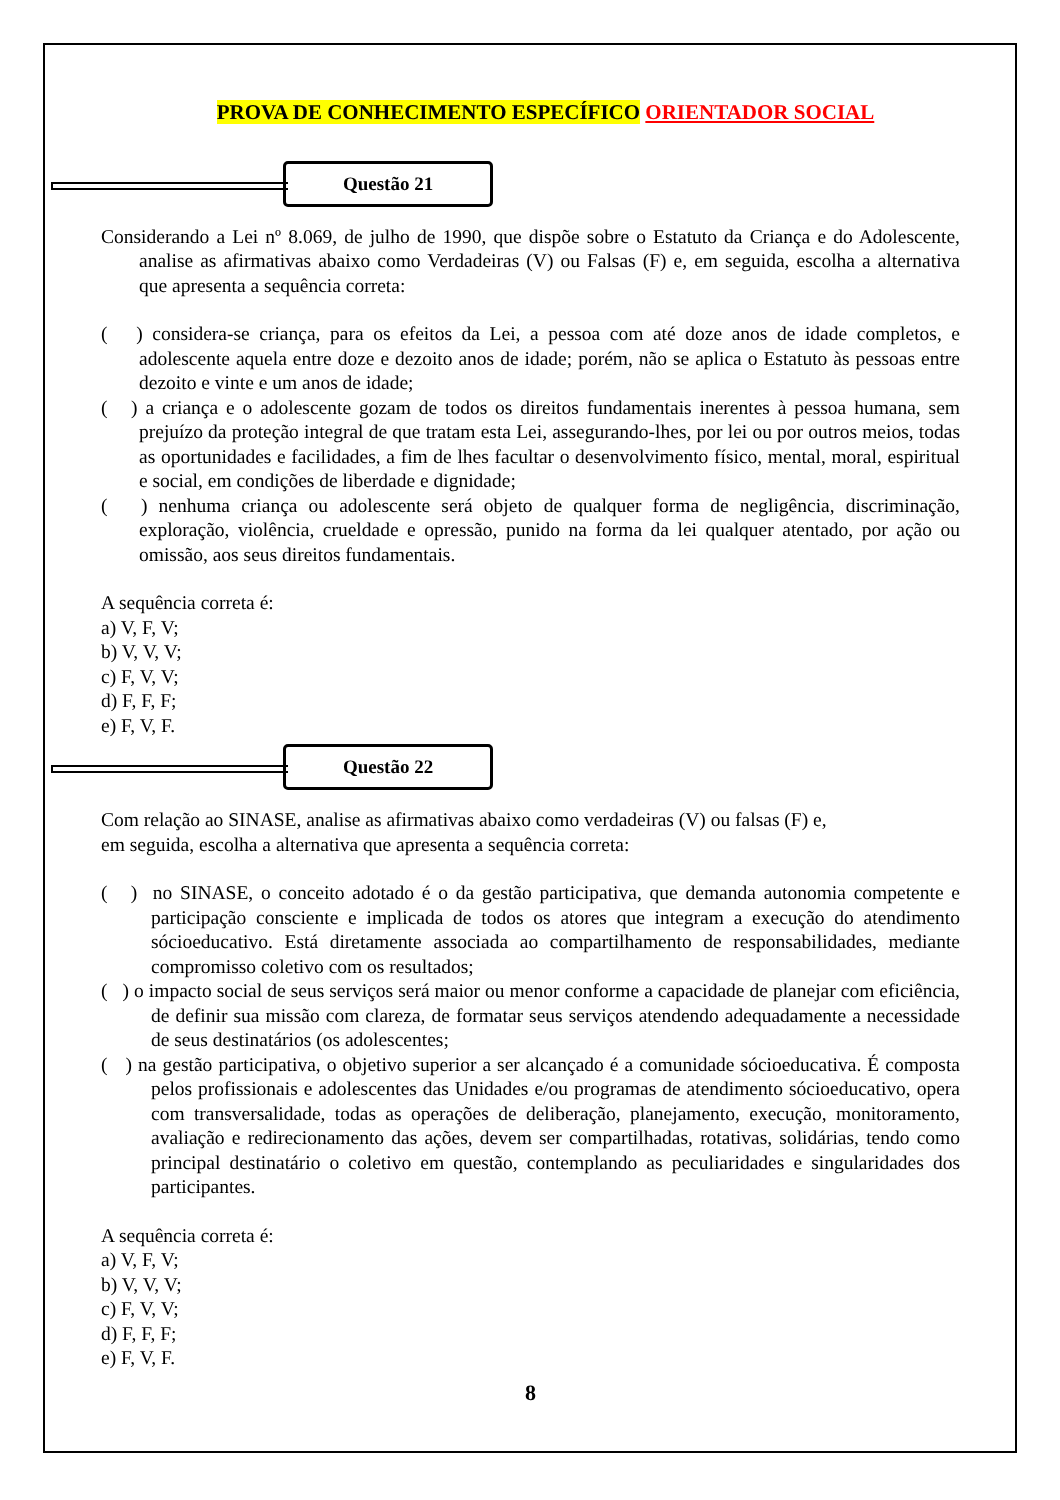PROVA DE CONHECIMENTO ESPECÍFICO ORIENTADOR SOCIAL
Questão 21
Considerando a Lei nº 8.069, de julho de 1990, que dispõe sobre o Estatuto da Criança e do Adolescente, analise as afirmativas abaixo como Verdadeiras (V) ou Falsas (F) e, em seguida, escolha a alternativa que apresenta a sequência correta:
( ) considera-se criança, para os efeitos da Lei, a pessoa com até doze anos de idade completos, e adolescente aquela entre doze e dezoito anos de idade; porém, não se aplica o Estatuto às pessoas entre dezoito e vinte e um anos de idade;
( ) a criança e o adolescente gozam de todos os direitos fundamentais inerentes à pessoa humana, sem prejuízo da proteção integral de que tratam esta Lei, assegurando-lhes, por lei ou por outros meios, todas as oportunidades e facilidades, a fim de lhes facultar o desenvolvimento físico, mental, moral, espiritual e social, em condições de liberdade e dignidade;
( ) nenhuma criança ou adolescente será objeto de qualquer forma de negligência, discriminação, exploração, violência, crueldade e opressão, punido na forma da lei qualquer atentado, por ação ou omissão, aos seus direitos fundamentais.
A sequência correta é:
a) V, F, V;
b) V, V, V;
c) F, V, V;
d) F, F, F;
e) F, V, F.
Questão 22
Com relação ao SINASE, analise as afirmativas abaixo como verdadeiras (V) ou falsas (F) e,
em seguida, escolha a alternativa que apresenta a sequência correta:
( ) no SINASE, o conceito adotado é o da gestão participativa, que demanda autonomia competente e participação consciente e implicada de todos os atores que integram a execução do atendimento sócioeducativo. Está diretamente associada ao compartilhamento de responsabilidades, mediante compromisso coletivo com os resultados;
( ) o impacto social de seus serviços será maior ou menor conforme a capacidade de planejar com eficiência, de definir sua missão com clareza, de formatar seus serviços atendendo adequadamente a necessidade de seus destinatários (os adolescentes;
( ) na gestão participativa, o objetivo superior a ser alcançado é a comunidade sócioeducativa. É composta pelos profissionais e adolescentes das Unidades e/ou programas de atendimento sócioeducativo, opera com transversalidade, todas as operações de deliberação, planejamento, execução, monitoramento, avaliação e redirecionamento das ações, devem ser compartilhadas, rotativas, solidárias, tendo como principal destinatário o coletivo em questão, contemplando as peculiaridades e singularidades dos participantes.
A sequência correta é:
a) V, F, V;
b) V, V, V;
c) F, V, V;
d) F, F, F;
e) F, V, F.
8